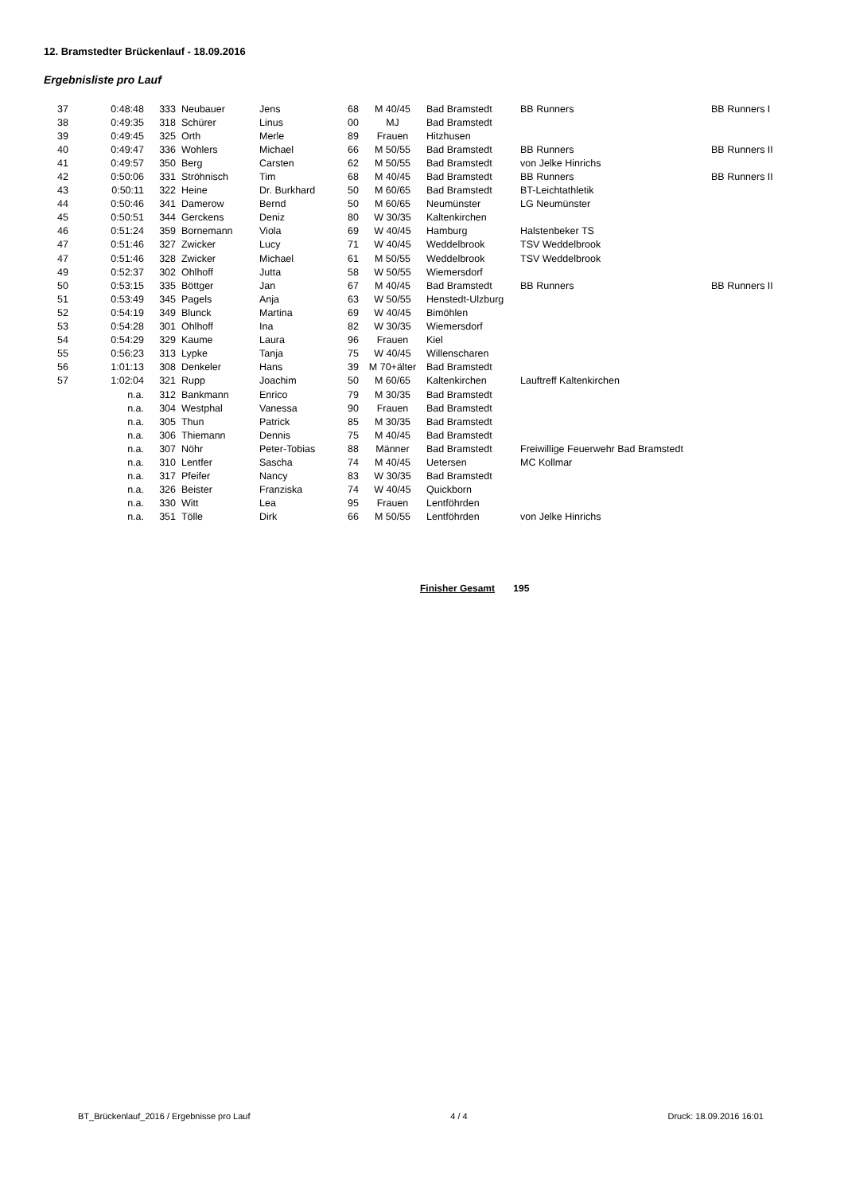12. Bramstedter Brückenlauf - 18.09.2016
Ergebnisliste pro Lauf
| 37 | 0:48:48 | 333 | Neubauer | Jens | 68 | M 40/45 | Bad Bramstedt | BB Runners | BB Runners I |
| 38 | 0:49:35 | 318 | Schürer | Linus | 00 | MJ | Bad Bramstedt | | |
| 39 | 0:49:45 | 325 | Orth | Merle | 89 | Frauen | Hitzhusen | | |
| 40 | 0:49:47 | 336 | Wohlers | Michael | 66 | M 50/55 | Bad Bramstedt | BB Runners | BB Runners II |
| 41 | 0:49:57 | 350 | Berg | Carsten | 62 | M 50/55 | Bad Bramstedt | von Jelke Hinrichs | |
| 42 | 0:50:06 | 331 | Ströhnisch | Tim | 68 | M 40/45 | Bad Bramstedt | BB Runners | BB Runners II |
| 43 | 0:50:11 | 322 | Heine | Dr. Burkhard | 50 | M 60/65 | Bad Bramstedt | BT-Leichtathletik | |
| 44 | 0:50:46 | 341 | Damerow | Bernd | 50 | M 60/65 | Neumünster | LG Neumünster | |
| 45 | 0:50:51 | 344 | Gerckens | Deniz | 80 | W 30/35 | Kaltenkirchen | | |
| 46 | 0:51:24 | 359 | Bornemann | Viola | 69 | W 40/45 | Hamburg | Halstenbeker TS | |
| 47 | 0:51:46 | 327 | Zwicker | Lucy | 71 | W 40/45 | Weddelbrook | TSV Weddelbrook | |
| 47 | 0:51:46 | 328 | Zwicker | Michael | 61 | M 50/55 | Weddelbrook | TSV Weddelbrook | |
| 49 | 0:52:37 | 302 | Ohlhoff | Jutta | 58 | W 50/55 | Wiemersdorf | | |
| 50 | 0:53:15 | 335 | Böttger | Jan | 67 | M 40/45 | Bad Bramstedt | BB Runners | BB Runners II |
| 51 | 0:53:49 | 345 | Pagels | Anja | 63 | W 50/55 | Henstedt-Ulzburg | | |
| 52 | 0:54:19 | 349 | Blunck | Martina | 69 | W 40/45 | Bimöhlen | | |
| 53 | 0:54:28 | 301 | Ohlhoff | Ina | 82 | W 30/35 | Wiemersdorf | | |
| 54 | 0:54:29 | 329 | Kaume | Laura | 96 | Frauen | Kiel | | |
| 55 | 0:56:23 | 313 | Lypke | Tanja | 75 | W 40/45 | Willenscharen | | |
| 56 | 1:01:13 | 308 | Denkeler | Hans | 39 | M 70+älter | Bad Bramstedt | | |
| 57 | 1:02:04 | 321 | Rupp | Joachim | 50 | M 60/65 | Kaltenkirchen | Lauftreff Kaltenkirchen | |
| | n.a. | 312 | Bankmann | Enrico | 79 | M 30/35 | Bad Bramstedt | | |
| | n.a. | 304 | Westphal | Vanessa | 90 | Frauen | Bad Bramstedt | | |
| | n.a. | 305 | Thun | Patrick | 85 | M 30/35 | Bad Bramstedt | | |
| | n.a. | 306 | Thiemann | Dennis | 75 | M 40/45 | Bad Bramstedt | | |
| | n.a. | 307 | Nöhr | Peter-Tobias | 88 | Männer | Bad Bramstedt | Freiwillige Feuerwehr Bad Bramstedt | |
| | n.a. | 310 | Lentfer | Sascha | 74 | M 40/45 | Uetersen | MC Kollmar | |
| | n.a. | 317 | Pfeifer | Nancy | 83 | W 30/35 | Bad Bramstedt | | |
| | n.a. | 326 | Beister | Franziska | 74 | W 40/45 | Quickborn | | |
| | n.a. | 330 | Witt | Lea | 95 | Frauen | Lentföhrden | | |
| | n.a. | 351 | Tölle | Dirk | 66 | M 50/55 | Lentföhrden | von Jelke Hinrichs | |
Finisher Gesamt 195
BT_Brückenlauf_2016 / Ergebnisse pro Lauf 4 / 4 Druck: 18.09.2016 16:01